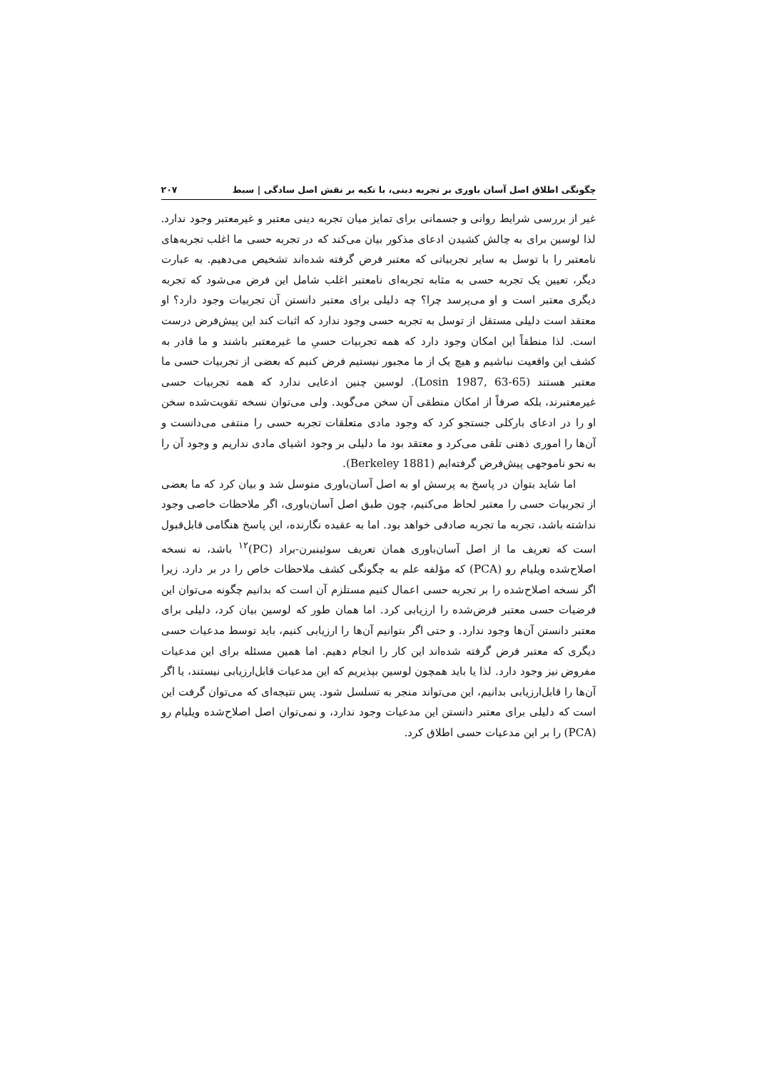چگونگی اطلاق اصل آسان باوری بر تجربه دینی، با تکیه بر نقش اصل سادگی | سبط ۲۰۷
غیر از بررسی شرایط روانی و جسمانی برای تمایز میان تجربه دینی معتبر و غیرمعتبر وجود ندارد. لذا لوسین برای به چالش کشیدن ادعای مذکور بیان می‌کند که در تجربه حسی ما اغلب تجربه‌های نامعتبر را با توسل به سایر تجربیاتی که معتبر فرض گرفته شده‌اند تشخیص می‌دهیم. به عبارت دیگر، تعیین یک تجربه حسی به مثابه تجربه‌ای نامعتبر اغلب شامل این فرض می‌شود که تجربه دیگری معتبر است و او می‌پرسد چرا؟ چه دلیلی برای معتبر دانستن آن تجربیات وجود دارد؟ او معتقد است دلیلی مستقل از توسل به تجربه حسی وجود ندارد که اثبات کند این پیش‌فرض درست است. لذا منطقاً این امکان وجود دارد که همه تجربیات حسیِ ما غیرمعتبر باشند و ما قادر به کشف این واقعیت نباشیم و هیچ یک از ما مجبور نیستیم فرض کنیم که بعضی از تجربیات حسی ما معتبر هستند (Losin 1987, 63-65). لوسین چنین ادعایی ندارد که همه تجربیات حسی غیرمعتبرند، بلکه صرفاً از امکان منطقی آن سخن می‌گوید. ولی می‌توان نسخه تقویت‌شده سخن او را در ادعای بارکلی جستجو کرد که وجود مادی متعلقات تجربه حسی را منتفی می‌دانست و آن‌ها را اموری ذهنی تلقی می‌کرد و معتقد بود ما دلیلی بر وجود اشیای مادی نداریم و وجود آن را به نحو ناموجهی پیش‌فرض گرفته‌ایم (Berkeley 1881).
اما شاید بتوان در پاسخ به پرسش او به اصل آسان‌باوری متوسل شد و بیان کرد که ما بعضی از تجربیات حسی را معتبر لحاظ می‌کنیم، چون طبق اصل آسان‌باوری، اگر ملاحظات خاصی وجود نداشته باشد، تجربه ما تجربه صادقی خواهد بود. اما به عقیده نگارنده، این پاسخ هنگامی قابل‌قبول است که تعریف ما از اصل آسان‌باوری همان تعریف سوئینبرن-براد (PC)<sup>۱۲</sup> باشد، نه نسخه اصلاح‌شده ویلیام رو (PCA) که مؤلفه علم به چگونگی کشف ملاحظات خاص را در بر دارد. زیرا اگر نسخه اصلاح‌شده را بر تجربه حسی اعمال کنیم مستلزم آن است که بدانیم چگونه می‌توان این فرضیات حسی معتبر فرض‌شده را ارزیابی کرد. اما همان طور که لوسین بیان کرد، دلیلی برای معتبر دانستن آن‌ها وجود ندارد. و حتی اگر بتوانیم آن‌ها را ارزیابی کنیم، باید توسط مدعیات حسی دیگری که معتبر فرض گرفته شده‌اند این کار را انجام دهیم. اما همین مسئله برای این مدعیات مفروض نیز وجود دارد. لذا یا باید همچون لوسین بپذیریم که این مدعیات قابل‌ارزیابی نیستند، یا اگر آن‌ها را قابل‌ارزیابی بدانیم، این می‌تواند منجر به تسلسل شود. پس نتیجه‌ای که می‌توان گرفت این است که دلیلی برای معتبر دانستن این مدعیات وجود ندارد، و نمی‌توان اصل اصلاح‌شده ویلیام رو (PCA) را بر این مدعیات حسی اطلاق کرد.